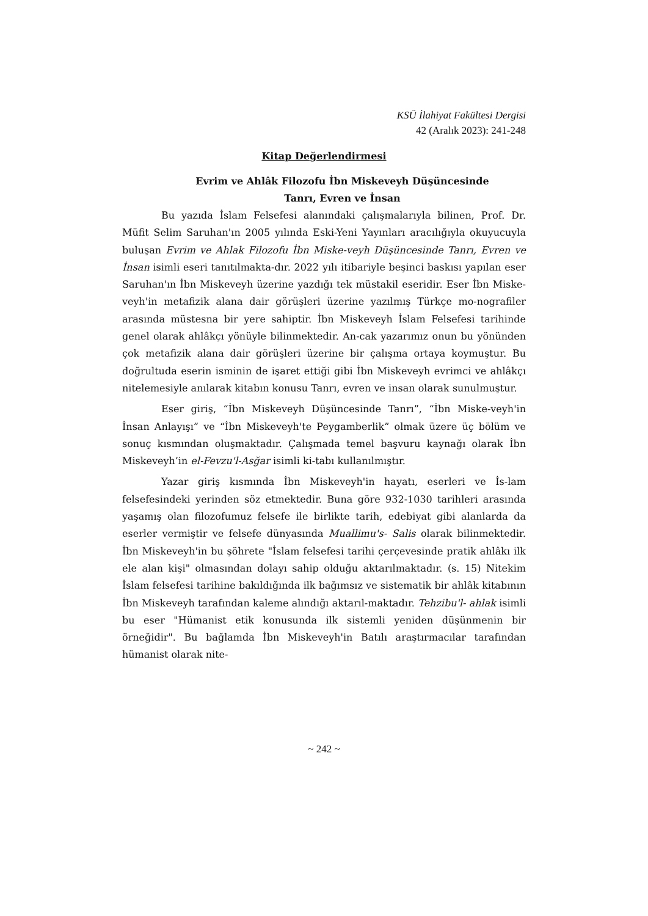KSÜ İlahiyat Fakültesi Dergisi
42 (Aralık 2023): 241-248
Kitap Değerlendirmesi
Evrim ve Ahlâk Filozofu İbn Miskeveyh Düşüncesinde
Tanrı, Evren ve İnsan
Bu yazıda İslam Felsefesi alanındaki çalışmalarıyla bilinen, Prof. Dr. Müfit Selim Saruhan'ın 2005 yılında Eski-Yeni Yayınları aracılığıyla okuyucuyla buluşan Evrim ve Ahlak Filozofu İbn Miske-veyh Düşüncesinde Tanrı, Evren ve İnsan isimli eseri tanıtılmakta-dır. 2022 yılı itibariyle beşinci baskısı yapılan eser Saruhan'ın İbn Miskeveyh üzerine yazdığı tek müstakil eseridir. Eser İbn Miske-veyh'in metafizik alana dair görüşleri üzerine yazılmış Türkçe mo-nografiler arasında müstesna bir yere sahiptir. İbn Miskeveyh İslam Felsefesi tarihinde genel olarak ahlâkçı yönüyle bilinmektedir. An-cak yazarımız onun bu yönünden çok metafizik alana dair görüşleri üzerine bir çalışma ortaya koymuştur. Bu doğrultuda eserin isminin de işaret ettiği gibi İbn Miskeveyh evrimci ve ahlâkçı nitelemesiyle anılarak kitabın konusu Tanrı, evren ve insan olarak sunulmuştur.
Eser giriş, “İbn Miskeveyh Düşüncesinde Tanrı”, “İbn Miske-veyh'in İnsan Anlayışı” ve “İbn Miskeveyh'te Peygamberlik” olmak üzere üç bölüm ve sonuç kısmından oluşmaktadır. Çalışmada temel başvuru kaynağı olarak İbn Miskeveyh’in el-Fevzu'l-Asğar isimli ki-tabı kullanılmıştır.
Yazar giriş kısmında İbn Miskeveyh'in hayatı, eserleri ve İs-lam felsefesindeki yerinden söz etmektedir. Buna göre 932-1030 tarihleri arasında yaşamış olan filozofumuz felsefe ile birlikte tarih, edebiyat gibi alanlarda da eserler vermiştir ve felsefe dünyasında Muallimu's- Salis olarak bilinmektedir. İbn Miskeveyh'in bu şöhrete "İslam felsefesi tarihi çerçevesinde pratik ahlâkı ilk ele alan kişi" olmasından dolayı sahip olduğu aktarılmaktadır. (s. 15) Nitekim İslam felsefesi tarihine bakıldığında ilk bağımsız ve sistematik bir ahlâk kitabının İbn Miskeveyh tarafından kaleme alındığı aktarıl-maktadır. Tehzibu'l- ahlak isimli bu eser "Hümanist etik konusunda ilk sistemli yeniden düşünmenin bir örneğidir". Bu bağlamda İbn Miskeveyh'in Batılı araştırmacılar tarafından hümanist olarak nite-
~ 242 ~